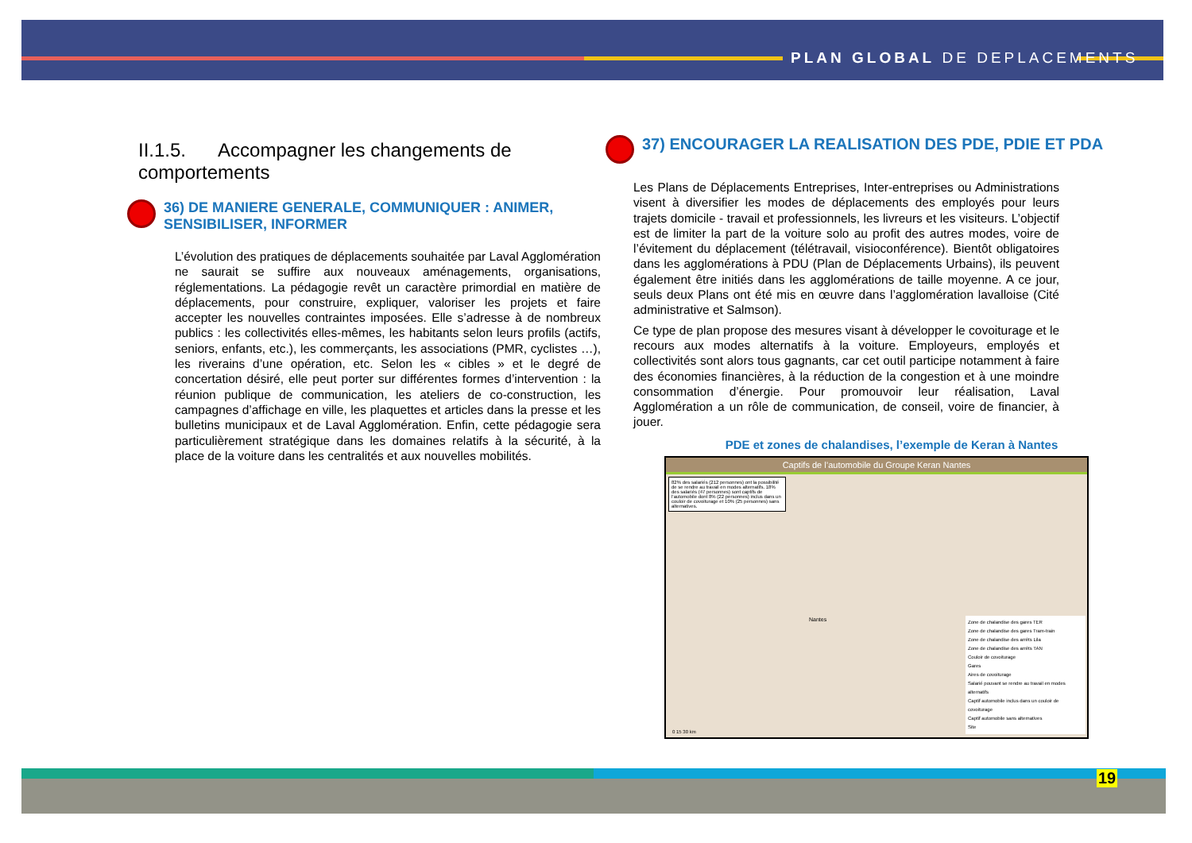PLAN GLOBAL DE DEPLACEMENTS
II.1.5. Accompagner les changements de comportements
36) DE MANIERE GENERALE, COMMUNIQUER : ANIMER, SENSIBILISER, INFORMER
L’évolution des pratiques de déplacements souhaitée par Laval Agglomération ne saurait se suffire aux nouveaux aménagements, organisations, réglementations. La pédagogie revêt un caractère primordial en matière de déplacements, pour construire, expliquer, valoriser les projets et faire accepter les nouvelles contraintes imposées. Elle s’adresse à de nombreux publics : les collectivités elles-mêmes, les habitants selon leurs profils (actifs, seniors, enfants, etc.), les commerçants, les associations (PMR, cyclistes …), les riverains d’une opération, etc. Selon les « cibles » et le degré de concertation désiré, elle peut porter sur différentes formes d’intervention : la réunion publique de communication, les ateliers de co-construction, les campagnes d’affichage en ville, les plaquettes et articles dans la presse et les bulletins municipaux et de Laval Agglomération. Enfin, cette pédagogie sera particulièrement stratégique dans les domaines relatifs à la sécurité, à la place de la voiture dans les centralités et aux nouvelles mobilités.
37) ENCOURAGER LA REALISATION DES PDE, PDIE ET PDA
Les Plans de Déplacements Entreprises, Inter-entreprises ou Administrations visent à diversifier les modes de déplacements des employés pour leurs trajets domicile - travail et professionnels, les livreurs et les visiteurs. L’objectif est de limiter la part de la voiture solo au profit des autres modes, voire de l’évitement du déplacement (télétravail, visioconférence). Bientôt obligatoires dans les agglomérations à PDU (Plan de Déplacements Urbains), ils peuvent également être initiés dans les agglomérations de taille moyenne. A ce jour, seuls deux Plans ont été mis en œuvre dans l’agglomération lavalloise (Cité administrative et Salmson).
Ce type de plan propose des mesures visant à développer le covoiturage et le recours aux modes alternatifs à la voiture. Employeurs, employés et collectivités sont alors tous gagnants, car cet outil participe notamment à faire des économies financières, à la réduction de la congestion et à une moindre consommation d’énergie. Pour promouvoir leur réalisation, Laval Agglomération a un rôle de communication, de conseil, voire de financier, à jouer.
PDE et zones de chalandises, l’exemple de Keran à Nantes
Captifs de l’automobile du Groupe Keran Nantes
82% des salariés (212 personnes) ont la possibilité de se rendre au travail en modes alternatifs. 18% des salariés (47 personnes) sont captifs de l’automobile dont 8% (22 personnes) inclus dans un couloir de covoiturage et 10% (25 personnes) sans alternatives.
Zone de chalandise des gares TER
Zone de chalandise des gares Tram-train
Zone de chalandise des arrêts Lila
Zone de chalandise des arrêts TAN
Couloir de covoiturage
Gares
Aires de covoiturage
Salarié pouvant se rendre au travail en modes alternatifs
Captif automobile inclus dans un couloir de covoiturage
Captif automobile sans alternatives
Site
Nantes
0 15 30 km
19